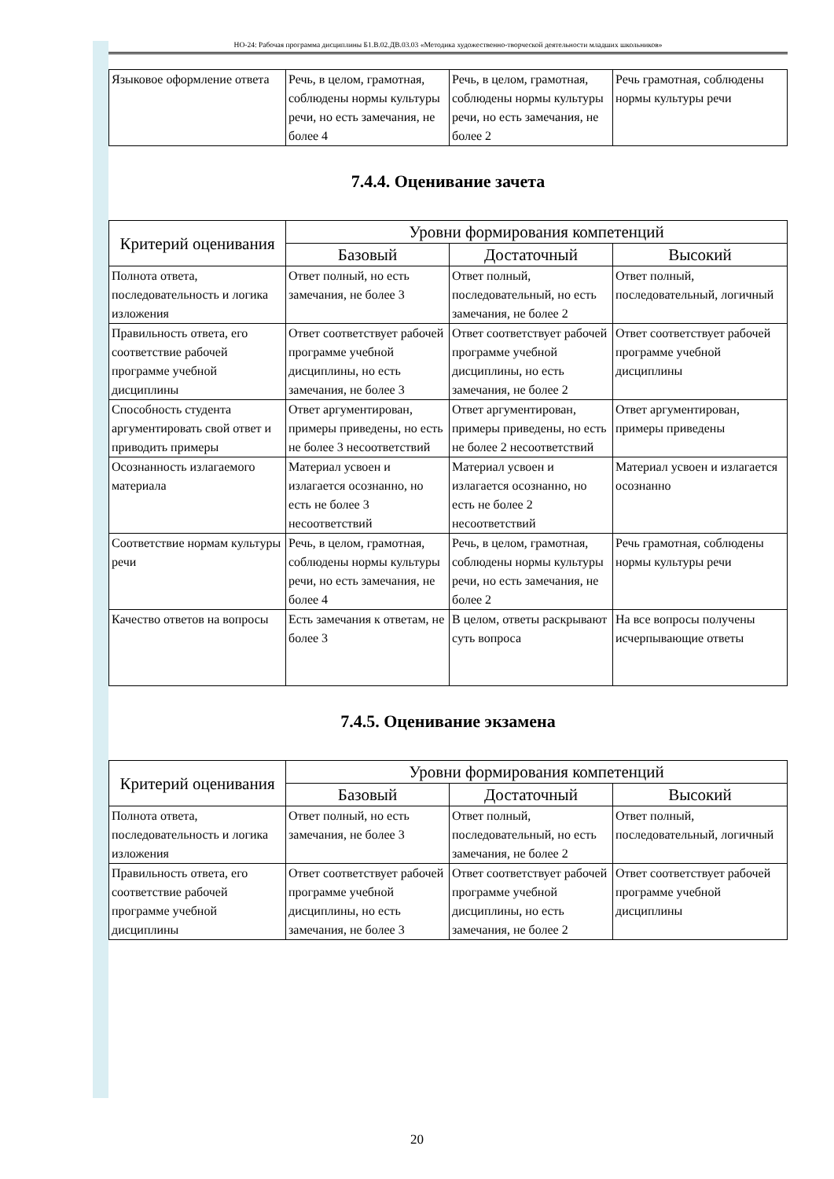НО-24: Рабочая программа дисциплины Б1.В.02.ДВ.03.03 «Методика художественно-творческой деятельности младших школьников»
| Языковое оформление ответа | Речь, в целом, грамотная, соблюдены нормы культуры речи, но есть замечания, не более 4 | Речь, в целом, грамотная, соблюдены нормы культуры речи, но есть замечания, не более 2 | Речь грамотная, соблюдены нормы культуры речи |
7.4.4. Оценивание зачета
| Критерий оценивания | Уровни формирования компетенций | | |
| --- | --- | --- | --- |
| | Базовый | Достаточный | Высокий |
| Полнота ответа, последовательность и логика изложения | Ответ полный, но есть замечания, не более 3 | Ответ полный, последовательный, но есть замечания, не более 2 | Ответ полный, последовательный, логичный |
| Правильность ответа, его соответствие рабочей программе учебной дисциплины | Ответ соответствует рабочей программе учебной дисциплины, но есть замечания, не более 3 | Ответ соответствует рабочей программе учебной дисциплины, но есть замечания, не более 2 | Ответ соответствует рабочей программе учебной дисциплины |
| Способность студента аргументировать свой ответ и приводить примеры | Ответ аргументирован, примеры приведены, но есть не более 3 несоответствий | Ответ аргументирован, примеры приведены, но есть не более 2 несоответствий | Ответ аргументирован, примеры приведены |
| Осознанность излагаемого материала | Материал усвоен и излагается осознанно, но есть не более 3 несоответствий | Материал усвоен и излагается осознанно, но есть не более 2 несоответствий | Материал усвоен и излагается осознанно |
| Соответствие нормам культуры речи | Речь, в целом, грамотная, соблюдены нормы культуры речи, но есть замечания, не более 4 | Речь, в целом, грамотная, соблюдены нормы культуры речи, но есть замечания, не более 2 | Речь грамотная, соблюдены нормы культуры речи |
| Качество ответов на вопросы | Есть замечания к ответам, не более 3 | В целом, ответы раскрывают суть вопроса | На все вопросы получены исчерпывающие ответы |
7.4.5. Оценивание экзамена
| Критерий оценивания | Уровни формирования компетенций | | |
| --- | --- | --- | --- |
| | Базовый | Достаточный | Высокий |
| Полнота ответа, последовательность и логика изложения | Ответ полный, но есть замечания, не более 3 | Ответ полный, последовательный, но есть замечания, не более 2 | Ответ полный, последовательный, логичный |
| Правильность ответа, его соответствие рабочей программе учебной дисциплины | Ответ соответствует рабочей программе учебной дисциплины, но есть замечания, не более 3 | Ответ соответствует рабочей программе учебной дисциплины, но есть замечания, не более 2 | Ответ соответствует рабочей программе учебной дисциплины |
20